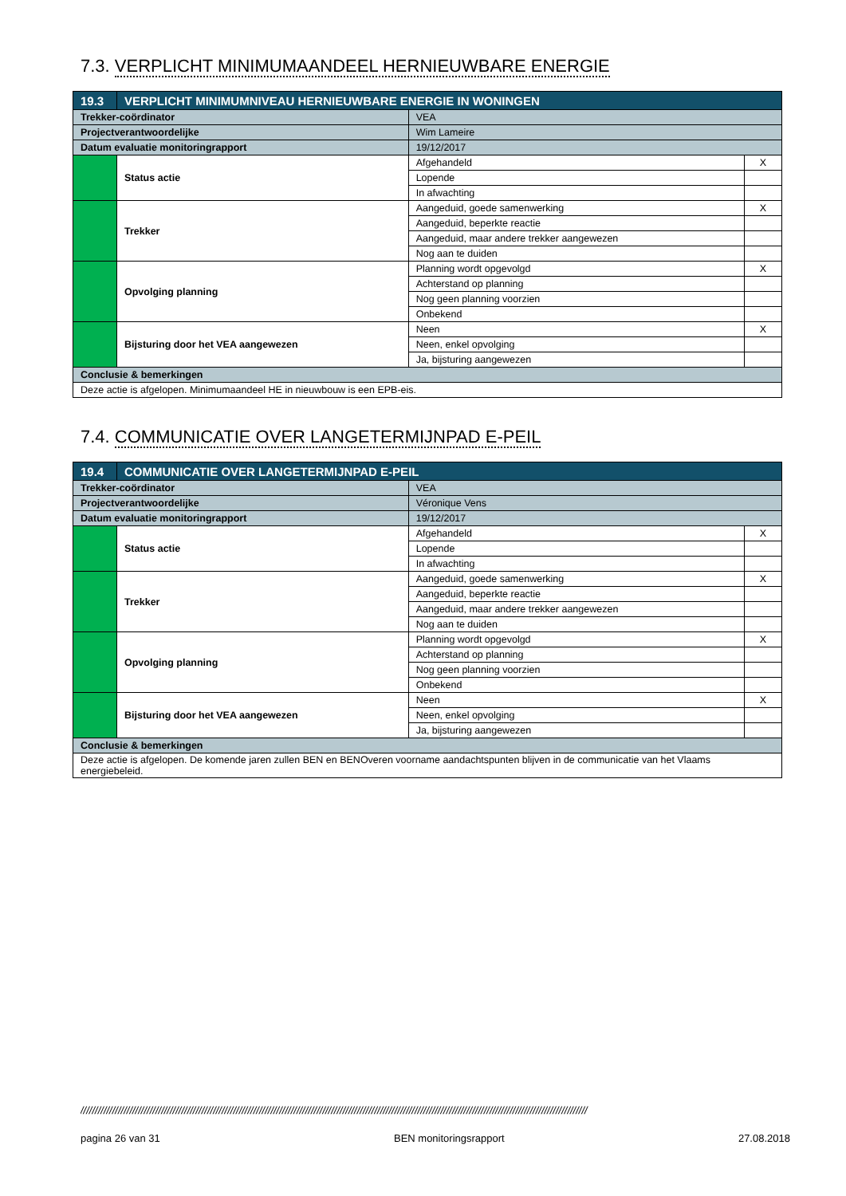7.3. VERPLICHT MINIMUMAANDEEL HERNIEUWBARE ENERGIE
| 19.3 | VERPLICHT MINIMUMNIVEAU HERNIEUWBARE ENERGIE IN WONINGEN | | | |
| Trekker-coördinator | | VEA | | |
| Projectverantwoordelijke | | Wim Lameire | | |
| Datum evaluatie monitoringrapport | | 19/12/2017 | | |
| | Status actie | | Afgehandeld | X |
| | | | Lopende | |
| | | | In afwachting | |
| | Trekker | | Aangeduid, goede samenwerking | X |
| | | | Aangeduid, beperkte reactie | |
| | | | Aangeduid, maar andere trekker aangewezen | |
| | | | Nog aan te duiden | |
| | Opvolging planning | | Planning wordt opgevolgd | X |
| | | | Achterstand op planning | |
| | | | Nog geen planning voorzien | |
| | | | Onbekend | |
| | Bijsturing door het VEA aangewezen | | Neen | X |
| | | | Neen, enkel opvolging | |
| | | | Ja, bijsturing aangewezen | |
| Conclusie & bemerkingen | | | | |
| Deze actie is afgelopen. Minimumaandeel HE in nieuwbouw is een EPB-eis. | | | | |
7.4. COMMUNICATIE OVER LANGETERMIJNPAD E-PEIL
| 19.4 | COMMUNICATIE OVER LANGETERMIJNPAD E-PEIL | | | |
| Trekker-coördinator | | VEA | | |
| Projectverantwoordelijke | | Véronique Vens | | |
| Datum evaluatie monitoringrapport | | 19/12/2017 | | |
| | Status actie | | Afgehandeld | X |
| | | | Lopende | |
| | | | In afwachting | |
| | Trekker | | Aangeduid, goede samenwerking | X |
| | | | Aangeduid, beperkte reactie | |
| | | | Aangeduid, maar andere trekker aangewezen | |
| | | | Nog aan te duiden | |
| | Opvolging planning | | Planning wordt opgevolgd | X |
| | | | Achterstand op planning | |
| | | | Nog geen planning voorzien | |
| | | | Onbekend | |
| | Bijsturing door het VEA aangewezen | | Neen | X |
| | | | Neen, enkel opvolging | |
| | | | Ja, bijsturing aangewezen | |
| Conclusie & bemerkingen | | | | |
| Deze actie is afgelopen. De komende jaren zullen BEN en BENOveren voorname aandachtspunten blijven in de communicatie van het Vlaams energiebeleid. | | | | |
////////////////////////////////////////////////////////////////////////////////////////////////////////////////////////////////////////////////////////////////////////////////
pagina 26 van 31 BEN monitoringsrapport 27.08.2018